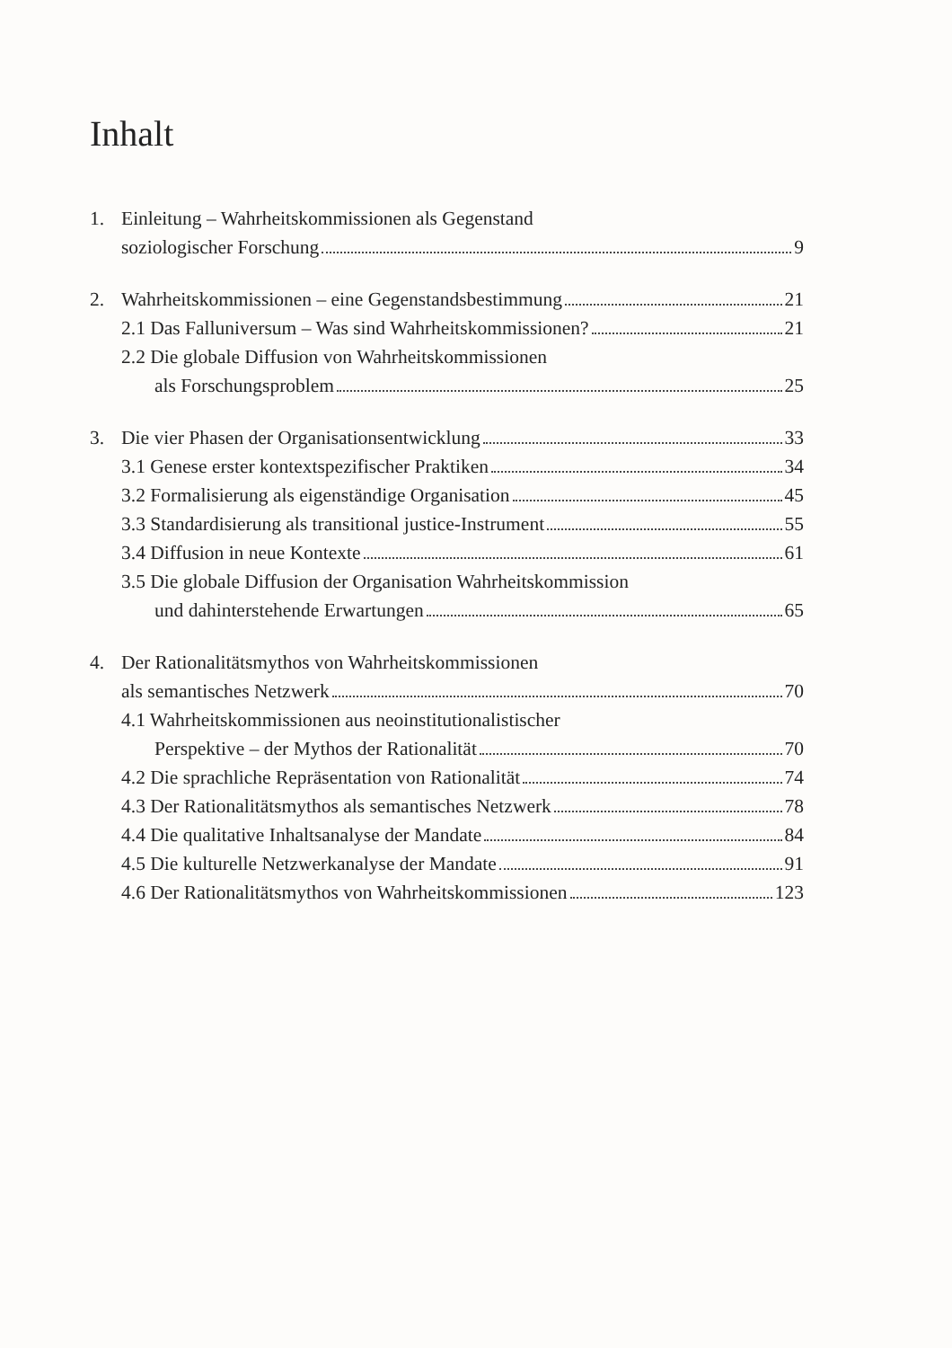Inhalt
1. Einleitung – Wahrheitskommissionen als Gegenstand
soziologischer Forschung 9
2. Wahrheitskommissionen – eine Gegenstandsbestimmung 21
2.1 Das Falluniversum – Was sind Wahrheitskommissionen? 21
2.2 Die globale Diffusion von Wahrheitskommissionen
als Forschungsproblem 25
3. Die vier Phasen der Organisationsentwicklung 33
3.1 Genese erster kontextspezifischer Praktiken 34
3.2 Formalisierung als eigenständige Organisation 45
3.3 Standardisierung als transitional justice-Instrument 55
3.4 Diffusion in neue Kontexte 61
3.5 Die globale Diffusion der Organisation Wahrheitskommission
und dahinterstehende Erwartungen 65
4. Der Rationalitätsmythos von Wahrheitskommissionen
als semantisches Netzwerk 70
4.1 Wahrheitskommissionen aus neoinstitutionalistischer
Perspektive – der Mythos der Rationalität 70
4.2 Die sprachliche Repräsentation von Rationalität 74
4.3 Der Rationalitätsmythos als semantisches Netzwerk 78
4.4 Die qualitative Inhaltsanalyse der Mandate 84
4.5 Die kulturelle Netzwerkanalyse der Mandate 91
4.6 Der Rationalitätsmythos von Wahrheitskommissionen 123